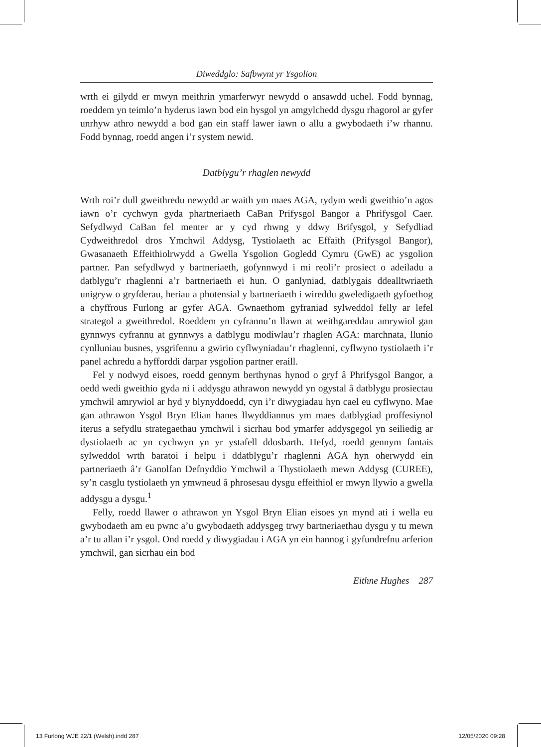Diweddglo: Safbwynt yr Ysgolion
wrth ei gilydd er mwyn meithrin ymarferwyr newydd o ansawdd uchel. Fodd bynnag, roeddem yn teimlo’n hyderus iawn bod ein hysgol yn amgylchedd dysgu rhagorol ar gyfer unrhyw athro newydd a bod gan ein staff lawer iawn o allu a gwybodaeth i’w rhannu. Fodd bynnag, roedd angen i’r system newid.
Datblygu’r rhaglen newydd
Wrth roi’r dull gweithredu newydd ar waith ym maes AGA, rydym wedi gweithio’n agos iawn o’r cychwyn gyda phartneriaeth CaBan Prifysgol Bangor a Phrifysgol Caer. Sefydlwyd CaBan fel menter ar y cyd rhwng y ddwy Brifysgol, y Sefydliad Cydweithredol dros Ymchwil Addysg, Tystiolaeth ac Effaith (Prifysgol Bangor), Gwasanaeth Effeithiolrwydd a Gwella Ysgolion Gogledd Cymru (GwE) ac ysgolion partner. Pan sefydlwyd y bartneriaeth, gofynnwyd i mi reoli’r prosiect o adeiladu a datblygu’r rhaglenni a’r bartneriaeth ei hun. O ganlyniad, datblygais ddealltwriaeth unigryw o gryfderau, heriau a photensial y bartneriaeth i wireddu gweledigaeth gyfoethog a chyffrous Furlong ar gyfer AGA. Gwnaethom gyfraniad sylweddol felly ar lefel strategol a gweithredol. Roeddem yn cyfrannu’n llawn at weithgareddau amrywiol gan gynnwys cyfrannu at gynnwys a datblygu modiwlau’r rhaglen AGA: marchnata, llunio cynlluniau busnes, ysgrifennu a gwirio cyflwyniadau’r rhaglenni, cyflwyno tystiolaeth i’r panel achredu a hyfforddi darpar ysgolion partner eraill.
Fel y nodwyd eisoes, roedd gennym berthynas hynod o gryf â Phrifysgol Bangor, a oedd wedi gweithio gyda ni i addysgu athrawon newydd yn ogystal â datblygu prosiectau ymchwil amrywiol ar hyd y blynyddoedd, cyn i’r diwygiadau hyn cael eu cyflwyno. Mae gan athrawon Ysgol Bryn Elian hanes llwyddiannus ym maes datblygiad proffesiynol iterus a sefydlu strategaethau ymchwil i sicrhau bod ymarfer addysgegol yn seiliedig ar dystiolaeth ac yn cychwyn yn yr ystafell ddosbarth. Hefyd, roedd gennym fantais sylweddol wrth baratoi i helpu i ddatblygu’r rhaglenni AGA hyn oherwydd ein partneriaeth â’r Ganolfan Defnyddio Ymchwil a Thystiolaeth mewn Addysg (CUREE), sy’n casglu tystiolaeth yn ymwneud â phrosesau dysgu effeithiol er mwyn llywio a gwella addysgu a dysgu.<sup>1</sup>
Felly, roedd llawer o athrawon yn Ysgol Bryn Elian eisoes yn mynd ati i wella eu gwybodaeth am eu pwnc a’u gwybodaeth addysgeg trwy bartneriaethau dysgu y tu mewn a’r tu allan i’r ysgol. Ond roedd y diwygiadau i AGA yn ein hannog i gyfundrefnu arferion ymchwil, gan sicrhau ein bod
Eithne Hughes 287
13 Furlong WJE 22/1 (Welsh).indd 287 12/05/2020 09:28